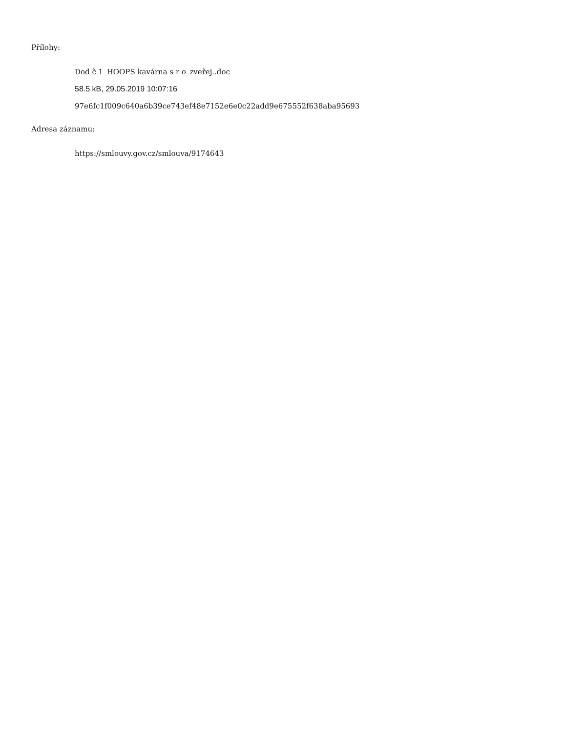Přílohy:
Dod č 1_HOOPS kavárna s r o_zveřej..doc
58.5 kB, 29.05.2019 10:07:16
97e6fc1f009c640a6b39ce743ef48e7152e6e0c22add9e675552f638aba95693
Adresa záznamu:
https://smlouvy.gov.cz/smlouva/9174643